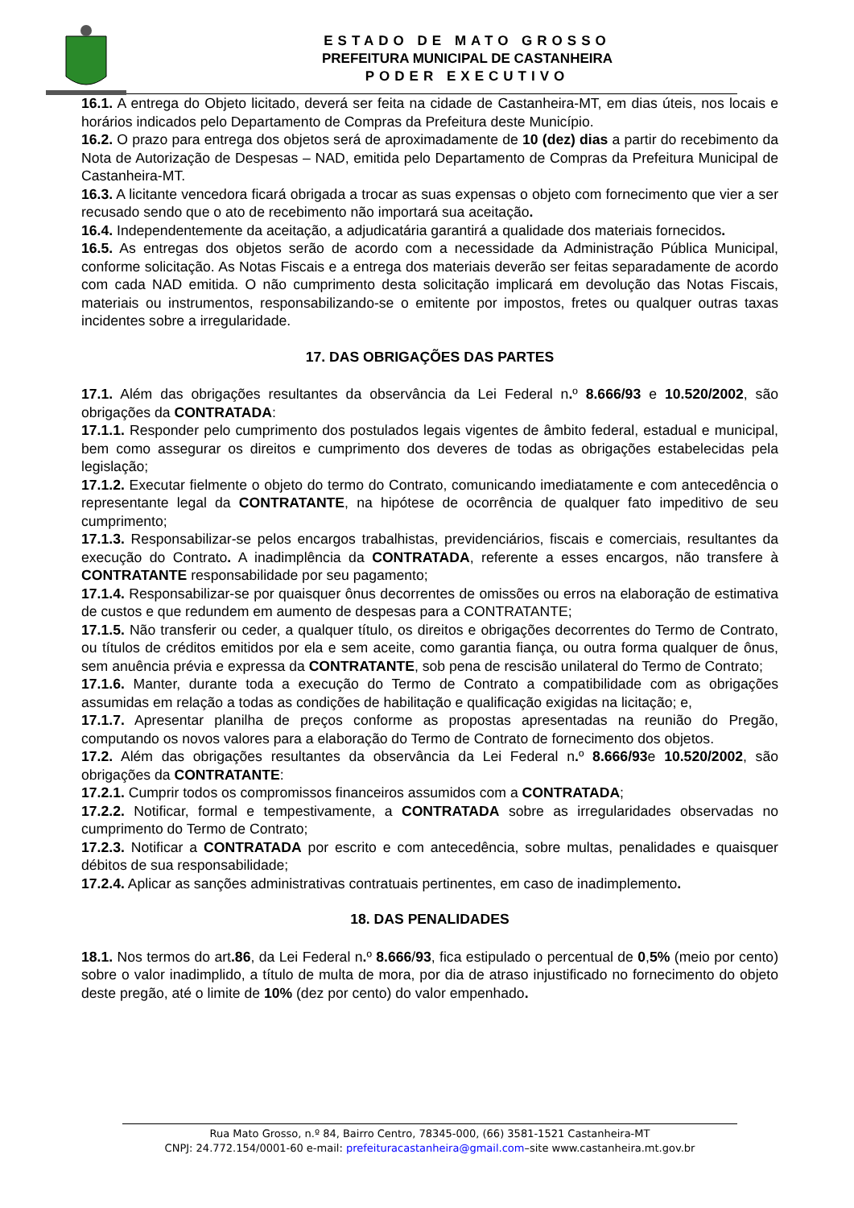ESTADO DE MATO GROSSO
PREFEITURA MUNICIPAL DE CASTANHEIRA
PODER EXECUTIVO
16.1. A entrega do Objeto licitado, deverá ser feita na cidade de Castanheira-MT, em dias úteis, nos locais e horários indicados pelo Departamento de Compras da Prefeitura deste Município.
16.2. O prazo para entrega dos objetos será de aproximadamente de 10 (dez) dias a partir do recebimento da Nota de Autorização de Despesas – NAD, emitida pelo Departamento de Compras da Prefeitura Municipal de Castanheira-MT.
16.3. A licitante vencedora ficará obrigada a trocar as suas expensas o objeto com fornecimento que vier a ser recusado sendo que o ato de recebimento não importará sua aceitação.
16.4. Independentemente da aceitação, a adjudicatária garantirá a qualidade dos materiais fornecidos.
16.5. As entregas dos objetos serão de acordo com a necessidade da Administração Pública Municipal, conforme solicitação. As Notas Fiscais e a entrega dos materiais deverão ser feitas separadamente de acordo com cada NAD emitida. O não cumprimento desta solicitação implicará em devolução das Notas Fiscais, materiais ou instrumentos, responsabilizando-se o emitente por impostos, fretes ou qualquer outras taxas incidentes sobre a irregularidade.
17. DAS OBRIGAÇÕES DAS PARTES
17.1. Além das obrigações resultantes da observância da Lei Federal n. º 8.666/93 e 10.520/2002, são obrigações da CONTRATADA:
17.1.1. Responder pelo cumprimento dos postulados legais vigentes de âmbito federal, estadual e municipal, bem como assegurar os direitos e cumprimento dos deveres de todas as obrigações estabelecidas pela legislação;
17.1.2. Executar fielmente o objeto do termo do Contrato, comunicando imediatamente e com antecedência o representante legal da CONTRATANTE, na hipótese de ocorrência de qualquer fato impeditivo de seu cumprimento;
17.1.3. Responsabilizar-se pelos encargos trabalhistas, previdenciários, fiscais e comerciais, resultantes da execução do Contrato. A inadimplência da CONTRATADA, referente a esses encargos, não transfere à CONTRATANTE responsabilidade por seu pagamento;
17.1.4. Responsabilizar-se por quaisquer ônus decorrentes de omissões ou erros na elaboração de estimativa de custos e que redundem em aumento de despesas para a CONTRATANTE;
17.1.5. Não transferir ou ceder, a qualquer título, os direitos e obrigações decorrentes do Termo de Contrato, ou títulos de créditos emitidos por ela e sem aceite, como garantia fiança, ou outra forma qualquer de ônus, sem anuência prévia e expressa da CONTRATANTE, sob pena de rescisão unilateral do Termo de Contrato;
17.1.6. Manter, durante toda a execução do Termo de Contrato a compatibilidade com as obrigações assumidas em relação a todas as condições de habilitação e qualificação exigidas na licitação; e,
17.1.7. Apresentar planilha de preços conforme as propostas apresentadas na reunião do Pregão, computando os novos valores para a elaboração do Termo de Contrato de fornecimento dos objetos.
17.2. Além das obrigações resultantes da observância da Lei Federal n. º 8.666/93e 10.520/2002, são obrigações da CONTRATANTE:
17.2.1. Cumprir todos os compromissos financeiros assumidos com a CONTRATADA;
17.2.2. Notificar, formal e tempestivamente, a CONTRATADA sobre as irregularidades observadas no cumprimento do Termo de Contrato;
17.2.3. Notificar a CONTRATADA por escrito e com antecedência, sobre multas, penalidades e quaisquer débitos de sua responsabilidade;
17.2.4. Aplicar as sanções administrativas contratuais pertinentes, em caso de inadimplemento.
18. DAS PENALIDADES
18.1. Nos termos do art.86, da Lei Federal n. º 8.666/93, fica estipulado o percentual de 0,5% (meio por cento) sobre o valor inadimplido, a título de multa de mora, por dia de atraso injustificado no fornecimento do objeto deste pregão, até o limite de 10% (dez por cento) do valor empenhado.
Rua Mato Grosso, n.º 84, Bairro Centro, 78345-000, (66) 3581-1521 Castanheira-MT
CNPJ: 24.772.154/0001-60 e-mail: prefeituracastanheira@gmail.com–site www.castanheira.mt.gov.br